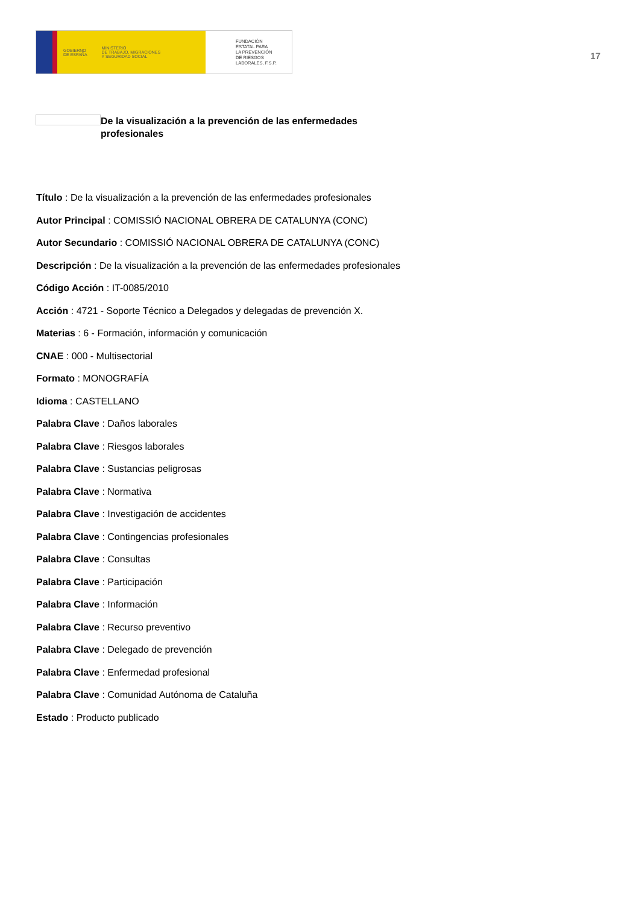GOBIERNO
DE ESPAÑA MINISTERIO
DE TRABAJO, MIGRACIONES
Y SEGURIDAD SOCIAL
FUNDACIÓN
ESTATAL PARA
LA PREVENCIÓN
DE RIESGOS
LABORALES, F.S.P.
17
De la visualización a la prevención de las enfermedades profesionales
Título : De la visualización a la prevención de las enfermedades profesionales
Autor Principal : COMISSIÓ NACIONAL OBRERA DE CATALUNYA (CONC)
Autor Secundario : COMISSIÓ NACIONAL OBRERA DE CATALUNYA (CONC)
Descripción : De la visualización a la prevención de las enfermedades profesionales
Código Acción : IT-0085/2010
Acción : 4721 - Soporte Técnico a Delegados y delegadas de prevención X.
Materias : 6 - Formación, información y comunicación
CNAE : 000 - Multisectorial
Formato : MONOGRAFÍA
Idioma : CASTELLANO
Palabra Clave : Daños laborales
Palabra Clave : Riesgos laborales
Palabra Clave : Sustancias peligrosas
Palabra Clave : Normativa
Palabra Clave : Investigación de accidentes
Palabra Clave : Contingencias profesionales
Palabra Clave : Consultas
Palabra Clave : Participación
Palabra Clave : Información
Palabra Clave : Recurso preventivo
Palabra Clave : Delegado de prevención
Palabra Clave : Enfermedad profesional
Palabra Clave : Comunidad Autónoma de Cataluña
Estado : Producto publicado